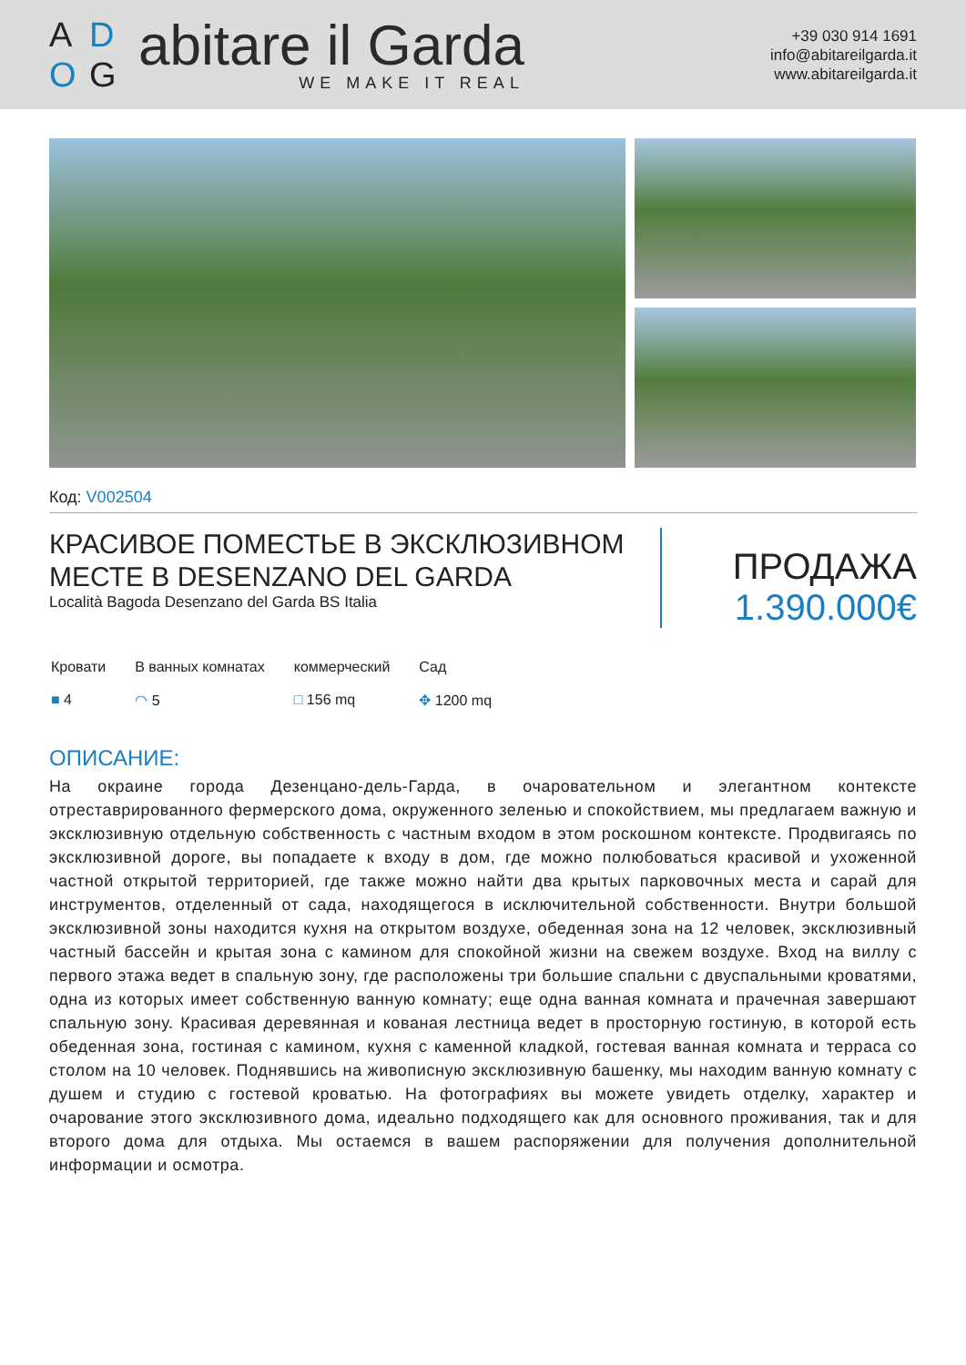A D O G
abitare il Garda
WE MAKE IT REAL
+39 030 914 1691
info@abitareilgarda.it
www.abitareilgarda.it
Код: V002504
КРАСИВОЕ ПОМЕСТЬЕ В ЭКСКЛЮЗИВНОМ МЕСТЕ В DESENZANO DEL GARDA
Località Bagoda Desenzano del Garda BS Italia
ПРОДАЖА
1.390.000€
Кровати
■ 4
В ванных комнатах
◠ 5
коммерческий
□ 156 mq
Сад
✥ 1200 mq
ОПИСАНИЕ:
На окраине города Дезенцано-дель-Гарда, в очаровательном и элегантном контексте отреставрированного фермерского дома, окруженного зеленью и спокойствием, мы предлагаем важную и эксклюзивную отдельную собственность с частным входом в этом роскошном контексте. Продвигаясь по эксклюзивной дороге, вы попадаете к входу в дом, где можно полюбоваться красивой и ухоженной частной открытой территорией, где также можно найти два крытых парковочных места и сарай для инструментов, отделенный от сада, находящегося в исключительной собственности. Внутри большой эксклюзивной зоны находится кухня на открытом воздухе, обеденная зона на 12 человек, эксклюзивный частный бассейн и крытая зона с камином для спокойной жизни на свежем воздухе. Вход на виллу с первого этажа ведет в спальную зону, где расположены три большие спальни с двуспальными кроватями, одна из которых имеет собственную ванную комнату; еще одна ванная комната и прачечная завершают спальную зону. Красивая деревянная и кованая лестница ведет в просторную гостиную, в которой есть обеденная зона, гостиная с камином, кухня с каменной кладкой, гостевая ванная комната и терраса со столом на 10 человек. Поднявшись на живописную эксклюзивную башенку, мы находим ванную комнату с душем и студию с гостевой кроватью. На фотографиях вы можете увидеть отделку, характер и очарование этого эксклюзивного дома, идеально подходящего как для основного проживания, так и для второго дома для отдыха. Мы остаемся в вашем распоряжении для получения дополнительной информации и осмотра.